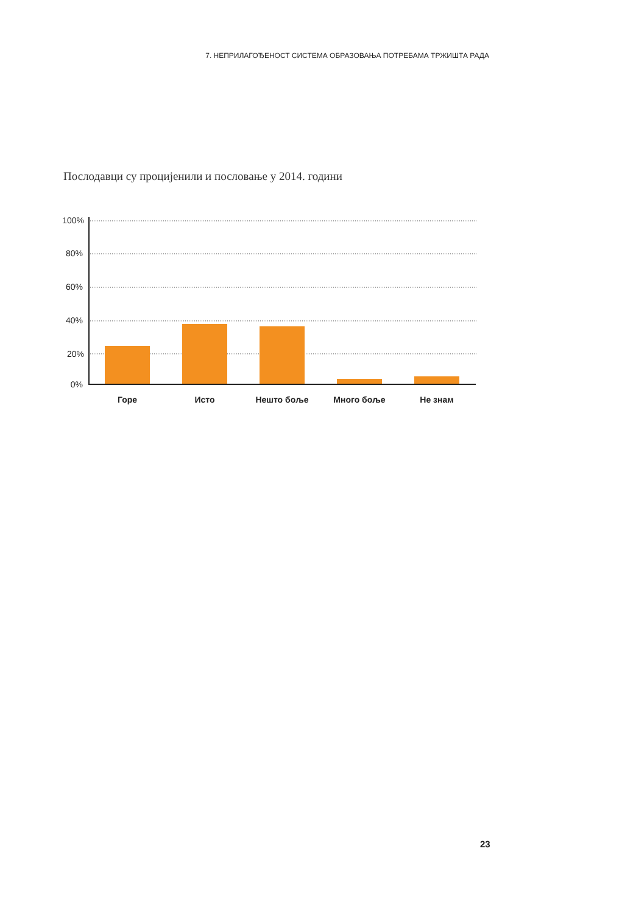7. НЕПРИЛАГОЂЕНОСТ СИСТЕМА ОБРАЗОВАЊА ПОТРЕБАМА ТРЖИШТА РАДА
Послодавци су процијенили и пословање у 2014. години
100%
80%
60%
40%
20%
0%
Горе
Исто
Нешто боље
Много боље
Не знам
23